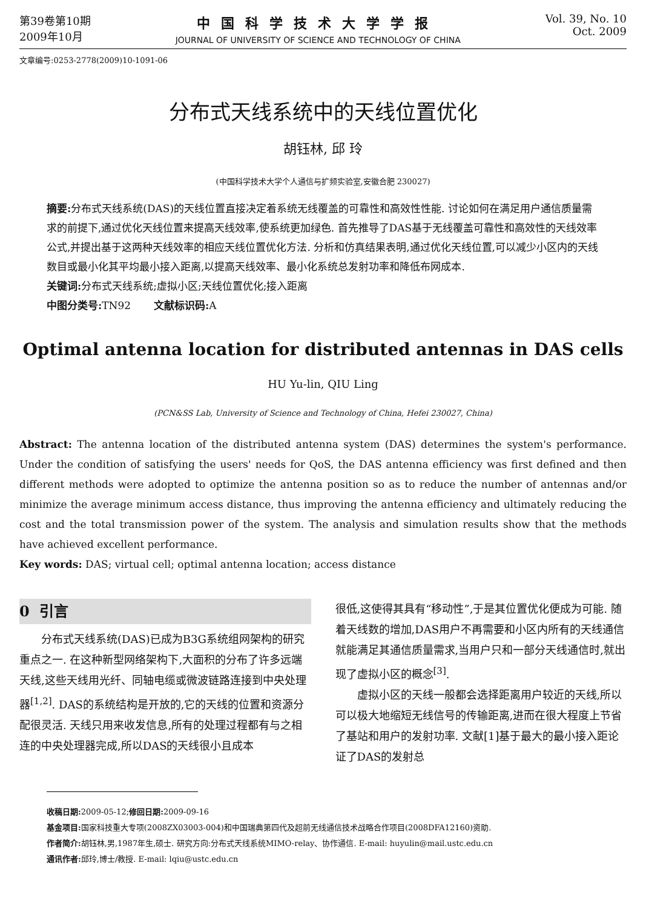第39卷第10期
2009年10月
中国科学技术大学学报
JOURNAL OF UNIVERSITY OF SCIENCE AND TECHNOLOGY OF CHINA
Vol. 39, No. 10
Oct. 2009
文章编号:0253-2778(2009)10-1091-06
分布式天线系统中的天线位置优化
胡钰林, 邱 玲
(中国科学技术大学个人通信与扩频实验室,安徽合肥 230027)
摘要: 分布式天线系统(DAS)的天线位置直接决定着系统无线覆盖的可靠性和高效性性能. 讨论如何在满足用户通信质量需求的前提下,通过优化天线位置来提高天线效率,使系统更加绿色. 首先推导了DAS基于无线覆盖可靠性和高效性的天线效率公式,并提出基于这两种天线效率的相应天线位置优化方法. 分析和仿真结果表明,通过优化天线位置,可以减少小区内的天线数目或最小化其平均最小接入距离,以提高天线效率、最小化系统总发射功率和降低布网成本.
关键词: 分布式天线系统;虚拟小区;天线位置优化;接入距离
中图分类号: TN92 文献标识码: A
Optimal antenna location for distributed antennas in DAS cells
HU Yu-lin, QIU Ling
(PCN&SS Lab, University of Science and Technology of China, Hefei 230027, China)
Abstract: The antenna location of the distributed antenna system (DAS) determines the system's performance. Under the condition of satisfying the users' needs for QoS, the DAS antenna efficiency was first defined and then different methods were adopted to optimize the antenna position so as to reduce the number of antennas and/or minimize the average minimum access distance, thus improving the antenna efficiency and ultimately reducing the cost and the total transmission power of the system. The analysis and simulation results show that the methods have achieved excellent performance.
Key words: DAS; virtual cell; optimal antenna location; access distance
0 引言
  分布式天线系统(DAS)已成为B3G系统组网架构的研究重点之一. 在这种新型网络架构下,大面积的分布了许多远端天线,这些天线用光纤、同轴电缆或微波链路连接到中央处理器<sup>[1,2]</sup>. DAS的系统结构是开放的,它的天线的位置和资源分配很灵活. 天线只用来收发信息,所有的处理过程都有与之相连的中央处理器完成,所以DAS的天线很小且成本
很低,这使得其具有“移动性”,于是其位置优化便成为可能. 随着天线数的增加,DAS用户不再需要和小区内所有的天线通信就能满足其通信质量需求,当用户只和一部分天线通信时,就出现了虚拟小区的概念<sup>[3]</sup>.
  虚拟小区的天线一般都会选择距离用户较近的天线,所以可以极大地缩短无线信号的传输距离,进而在很大程度上节省了基站和用户的发射功率. 文献[1]基于最大的最小接入距论证了DAS的发射总
收稿日期: 2009-05-12;修回日期: 2009-09-16
基金项目: 国家科技重大专项(2008ZX03003-004)和中国瑞典第四代及超前无线通信技术战略合作项目(2008DFA12160)资助.
作者简介: 胡钰林,男,1987年生,硕士. 研究方向:分布式天线系统MIMO-relay、协作通信. E-mail: huyulin@mail.ustc.edu.cn
通讯作者: 邱玲,博士/教授. E-mail: lqiu@ustc.edu.cn